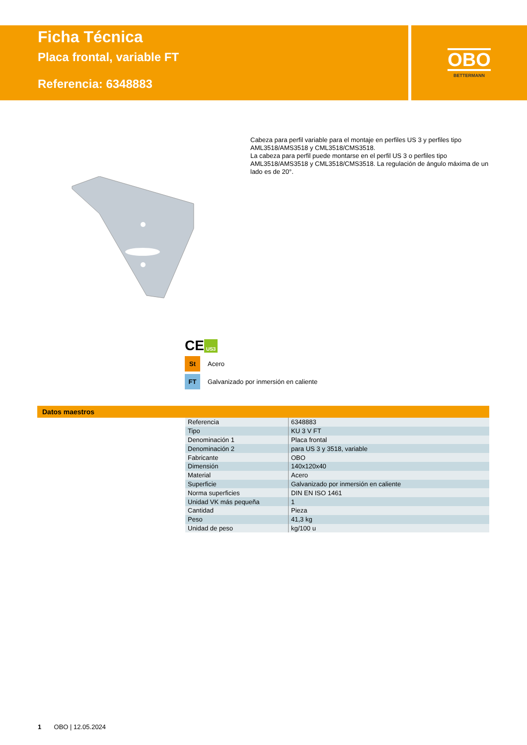Ficha Técnica
Placa frontal, variable FT
Referencia: 6348883
OBO
BETTERMANN
Cabeza para perfil variable para el montaje en perfiles US 3 y perfiles tipo AML3518/AMS3518 y CML3518/CMS3518.
La cabeza para perfil puede montarse en el perfil US 3 o perfiles tipo AML3518/AMS3518 y CML3518/CMS3518. La regulación de ángulo máxima de un lado es de 20°.
CE US3
St
Acero
FT
Galvanizado por inmersión en caliente
Datos maestros
| Referencia | 6348883 |
| Tipo | KU 3 V FT |
| Denominación 1 | Placa frontal |
| Denominación 2 | para US 3 y 3518, variable |
| Fabricante | OBO |
| Dimensión | 140x120x40 |
| Material | Acero |
| Superficie | Galvanizado por inmersión en caliente |
| Norma superficies | DIN EN ISO 1461 |
| Unidad VK más pequeña | 1 |
| Cantidad | Pieza |
| Peso | 41,3 kg |
| Unidad de peso | kg/100 u |
1 OBO | 12.05.2024